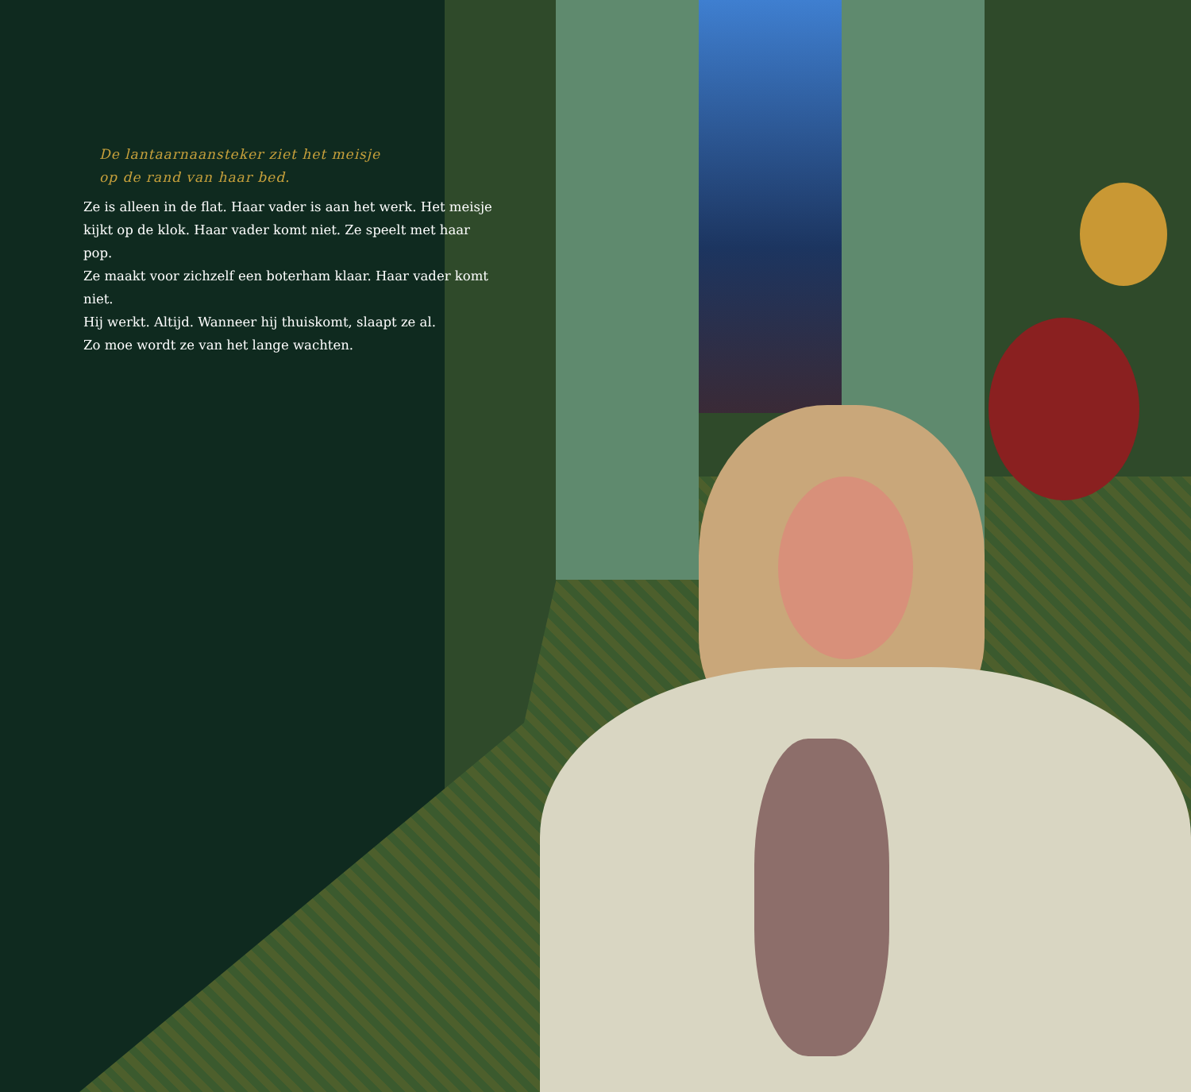De lantaarnaansteker ziet het meisje
op de rand van haar bed.
Ze is alleen in de flat. Haar vader is aan het werk. Het meisje
kijkt op de klok. Haar vader komt niet. Ze speelt met haar pop.
Ze maakt voor zichzelf een boterham klaar. Haar vader komt niet.
Hij werkt. Altijd. Wanneer hij thuiskomt, slaapt ze al.
Zo moe wordt ze van het lange wachten.